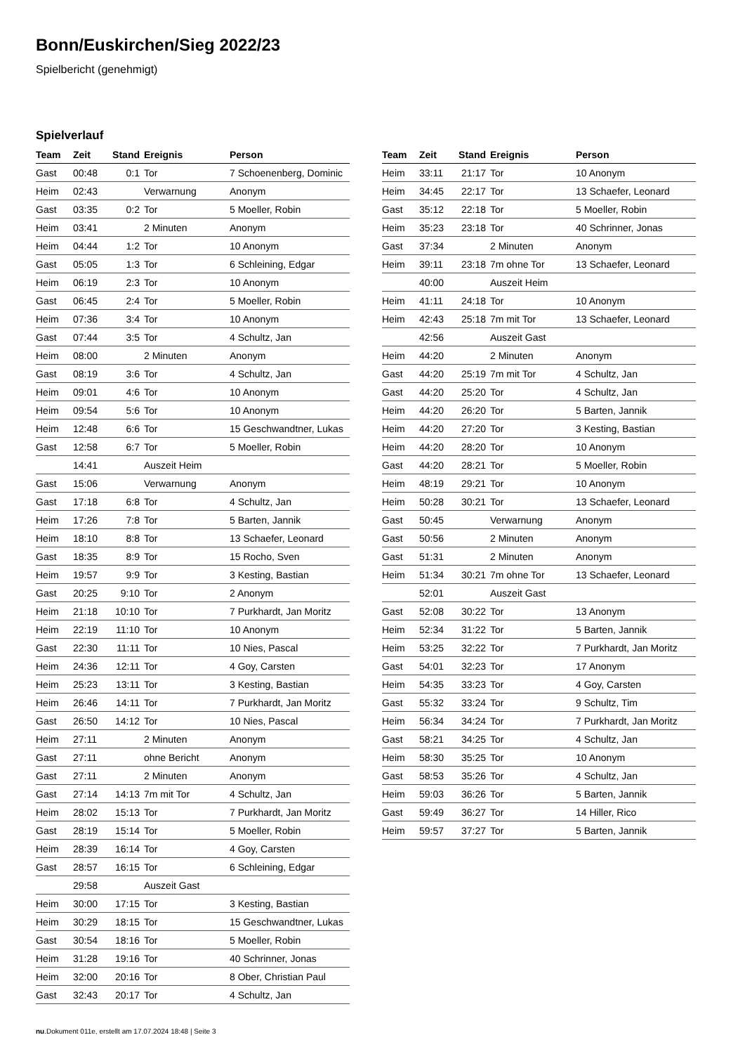Bonn/Euskirchen/Sieg 2022/23
Spielbericht (genehmigt)
Spielverlauf
| Team | Zeit | Stand | Ereignis | Person |
| --- | --- | --- | --- | --- |
| Gast | 00:48 | 0:1 | Tor | 7 Schoenenberg, Dominic |
| Heim | 02:43 | | Verwarnung | Anonym |
| Gast | 03:35 | 0:2 | Tor | 5 Moeller, Robin |
| Heim | 03:41 | | 2 Minuten | Anonym |
| Heim | 04:44 | 1:2 | Tor | 10 Anonym |
| Gast | 05:05 | 1:3 | Tor | 6 Schleining, Edgar |
| Heim | 06:19 | 2:3 | Tor | 10 Anonym |
| Gast | 06:45 | 2:4 | Tor | 5 Moeller, Robin |
| Heim | 07:36 | 3:4 | Tor | 10 Anonym |
| Gast | 07:44 | 3:5 | Tor | 4 Schultz, Jan |
| Heim | 08:00 | | 2 Minuten | Anonym |
| Gast | 08:19 | 3:6 | Tor | 4 Schultz, Jan |
| Heim | 09:01 | 4:6 | Tor | 10 Anonym |
| Heim | 09:54 | 5:6 | Tor | 10 Anonym |
| Heim | 12:48 | 6:6 | Tor | 15 Geschwandtner, Lukas |
| Gast | 12:58 | 6:7 | Tor | 5 Moeller, Robin |
| | 14:41 | | Auszeit Heim | |
| Gast | 15:06 | | Verwarnung | Anonym |
| Gast | 17:18 | 6:8 | Tor | 4 Schultz, Jan |
| Heim | 17:26 | 7:8 | Tor | 5 Barten, Jannik |
| Heim | 18:10 | 8:8 | Tor | 13 Schaefer, Leonard |
| Gast | 18:35 | 8:9 | Tor | 15 Rocho, Sven |
| Heim | 19:57 | 9:9 | Tor | 3 Kesting, Bastian |
| Gast | 20:25 | 9:10 | Tor | 2 Anonym |
| Heim | 21:18 | 10:10 | Tor | 7 Purkhardt, Jan Moritz |
| Heim | 22:19 | 11:10 | Tor | 10 Anonym |
| Gast | 22:30 | 11:11 | Tor | 10 Nies, Pascal |
| Heim | 24:36 | 12:11 | Tor | 4 Goy, Carsten |
| Heim | 25:23 | 13:11 | Tor | 3 Kesting, Bastian |
| Heim | 26:46 | 14:11 | Tor | 7 Purkhardt, Jan Moritz |
| Gast | 26:50 | 14:12 | Tor | 10 Nies, Pascal |
| Heim | 27:11 | | 2 Minuten | Anonym |
| Gast | 27:11 | | ohne Bericht | Anonym |
| Gast | 27:11 | | 2 Minuten | Anonym |
| Gast | 27:14 | 14:13 | 7m mit Tor | 4 Schultz, Jan |
| Heim | 28:02 | 15:13 | Tor | 7 Purkhardt, Jan Moritz |
| Gast | 28:19 | 15:14 | Tor | 5 Moeller, Robin |
| Heim | 28:39 | 16:14 | Tor | 4 Goy, Carsten |
| Gast | 28:57 | 16:15 | Tor | 6 Schleining, Edgar |
| | 29:58 | | Auszeit Gast | |
| Heim | 30:00 | 17:15 | Tor | 3 Kesting, Bastian |
| Heim | 30:29 | 18:15 | Tor | 15 Geschwandtner, Lukas |
| Gast | 30:54 | 18:16 | Tor | 5 Moeller, Robin |
| Heim | 31:28 | 19:16 | Tor | 40 Schrinner, Jonas |
| Heim | 32:00 | 20:16 | Tor | 8 Ober, Christian Paul |
| Gast | 32:43 | 20:17 | Tor | 4 Schultz, Jan |
| Team | Zeit | Stand | Ereignis | Person |
| --- | --- | --- | --- | --- |
| Heim | 33:11 | 21:17 | Tor | 10 Anonym |
| Heim | 34:45 | 22:17 | Tor | 13 Schaefer, Leonard |
| Gast | 35:12 | 22:18 | Tor | 5 Moeller, Robin |
| Heim | 35:23 | 23:18 | Tor | 40 Schrinner, Jonas |
| Gast | 37:34 | | 2 Minuten | Anonym |
| Heim | 39:11 | 23:18 | 7m ohne Tor | 13 Schaefer, Leonard |
| | 40:00 | | Auszeit Heim | |
| Heim | 41:11 | 24:18 | Tor | 10 Anonym |
| Heim | 42:43 | 25:18 | 7m mit Tor | 13 Schaefer, Leonard |
| | 42:56 | | Auszeit Gast | |
| Heim | 44:20 | | 2 Minuten | Anonym |
| Gast | 44:20 | 25:19 | 7m mit Tor | 4 Schultz, Jan |
| Gast | 44:20 | 25:20 | Tor | 4 Schultz, Jan |
| Heim | 44:20 | 26:20 | Tor | 5 Barten, Jannik |
| Heim | 44:20 | 27:20 | Tor | 3 Kesting, Bastian |
| Heim | 44:20 | 28:20 | Tor | 10 Anonym |
| Gast | 44:20 | 28:21 | Tor | 5 Moeller, Robin |
| Heim | 48:19 | 29:21 | Tor | 10 Anonym |
| Heim | 50:28 | 30:21 | Tor | 13 Schaefer, Leonard |
| Gast | 50:45 | | Verwarnung | Anonym |
| Gast | 50:56 | | 2 Minuten | Anonym |
| Gast | 51:31 | | 2 Minuten | Anonym |
| Heim | 51:34 | 30:21 | 7m ohne Tor | 13 Schaefer, Leonard |
| | 52:01 | | Auszeit Gast | |
| Gast | 52:08 | 30:22 | Tor | 13 Anonym |
| Heim | 52:34 | 31:22 | Tor | 5 Barten, Jannik |
| Heim | 53:25 | 32:22 | Tor | 7 Purkhardt, Jan Moritz |
| Gast | 54:01 | 32:23 | Tor | 17 Anonym |
| Heim | 54:35 | 33:23 | Tor | 4 Goy, Carsten |
| Gast | 55:32 | 33:24 | Tor | 9 Schultz, Tim |
| Heim | 56:34 | 34:24 | Tor | 7 Purkhardt, Jan Moritz |
| Gast | 58:21 | 34:25 | Tor | 4 Schultz, Jan |
| Heim | 58:30 | 35:25 | Tor | 10 Anonym |
| Gast | 58:53 | 35:26 | Tor | 4 Schultz, Jan |
| Heim | 59:03 | 36:26 | Tor | 5 Barten, Jannik |
| Gast | 59:49 | 36:27 | Tor | 14 Hiller, Rico |
| Heim | 59:57 | 37:27 | Tor | 5 Barten, Jannik |
nu.Dokument 011e, erstellt am 17.07.2024 18:48 | Seite 3